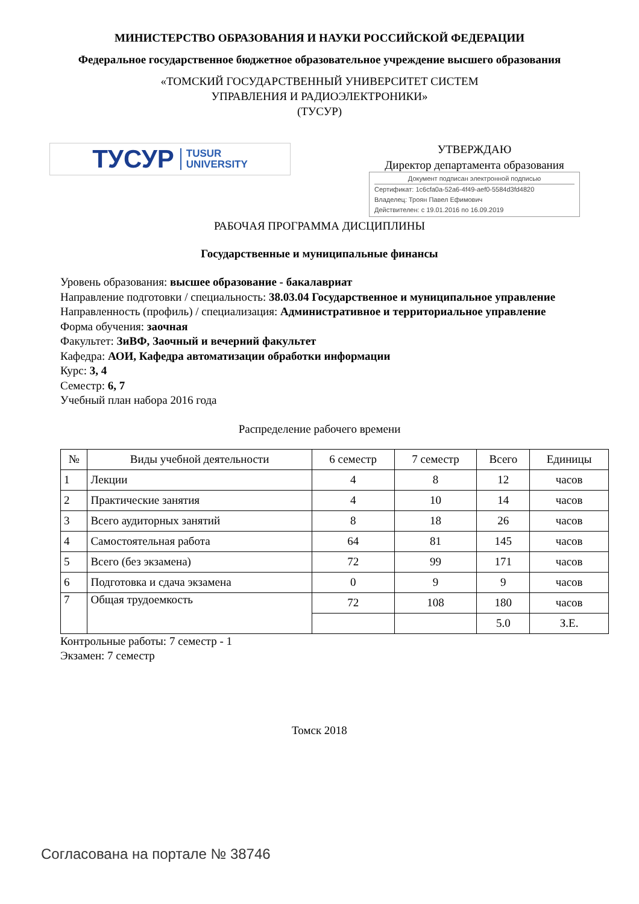МИНИСТЕРСТВО ОБРАЗОВАНИЯ И НАУКИ РОССИЙСКОЙ ФЕДЕРАЦИИ
Федеральное государственное бюджетное образовательное учреждение высшего образования
«ТОМСКИЙ ГОСУДАРСТВЕННЫЙ УНИВЕРСИТЕТ СИСТЕМ
УПРАВЛЕНИЯ И РАДИОЭЛЕКТРОНИКИ»
(ТУСУР)
ТУСУР TUSUR
UNIVERSITY
УТВЕРЖДАЮ
Директор департамента образования
Документ подписан электронной подписью
Сертификат: 1c6cfa0a-52a6-4f49-aef0-5584d3fd4820
Владелец: Троян Павел Ефимович
Действителен: с 19.01.2016 по 16.09.2019
РАБОЧАЯ ПРОГРАММА ДИСЦИПЛИНЫ
Государственные и муниципальные финансы
Уровень образования: высшее образование - бакалавриат
Направление подготовки / специальность: 38.03.04 Государственное и муниципальное управление
Направленность (профиль) / специализация: Административное и территориальное управление
Форма обучения: заочная
Факультет: ЗиВФ, Заочный и вечерний факультет
Кафедра: АОИ, Кафедра автоматизации обработки информации
Курс: 3, 4
Семестр: 6, 7
Учебный план набора 2016 года
Распределение рабочего времени
| № | Виды учебной деятельности | 6 семестр | 7 семестр | Всего | Единицы |
| --- | --- | --- | --- | --- | --- |
| 1 | Лекции | 4 | 8 | 12 | часов |
| 2 | Практические занятия | 4 | 10 | 14 | часов |
| 3 | Всего аудиторных занятий | 8 | 18 | 26 | часов |
| 4 | Самостоятельная работа | 64 | 81 | 145 | часов |
| 5 | Всего (без экзамена) | 72 | 99 | 171 | часов |
| 6 | Подготовка и сдача экзамена | 0 | 9 | 9 | часов |
| 7 | Общая трудоемкость | 72 | 108 | 180 | часов |
| | | | | 5.0 | З.Е. |
Контрольные работы: 7 семестр - 1
Экзамен: 7 семестр
Томск 2018
Согласована на портале № 38746